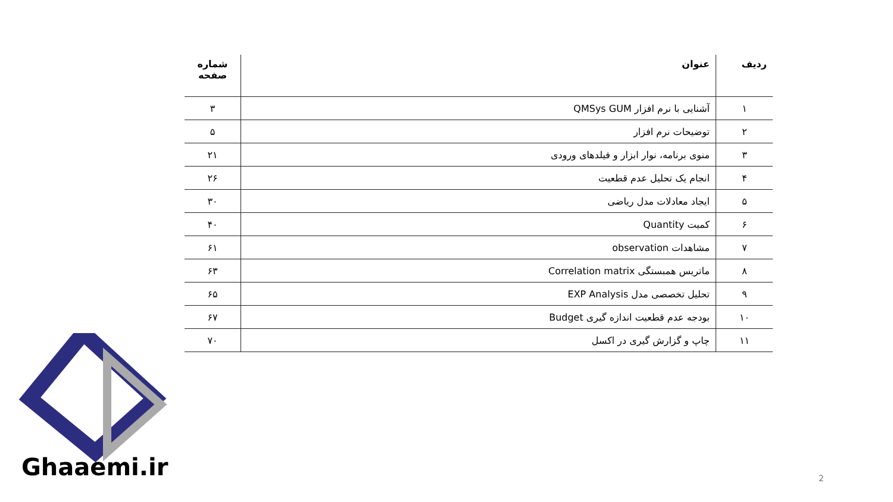| ردیف | عنوان | شماره صفحه |
| --- | --- | --- |
| ۱ | آشنایی با نرم افزار QMSys GUM | ۳ |
| ۲ | توضیحات نرم افزار | ۵ |
| ۳ | منوی برنامه، نوار ابزار و فیلدهای ورودی | ۲۱ |
| ۴ | انجام یک تحلیل عدم قطعیت | ۲۶ |
| ۵ | ایجاد معادلات مدل ریاضی | ۳۰ |
| ۶ | کمیت Quantity | ۴۰ |
| ۷ | مشاهدات observation | ۶۱ |
| ۸ | ماتریس همبستگی Correlation matrix | ۶۳ |
| ۹ | تحلیل تخصصی مدل EXP Analysis | ۶۵ |
| ۱۰ | بودجه عدم قطعیت اندازه گیری Budget | ۶۷ |
| ۱۱ | چاپ و گزارش گیری در اکسل | ۷۰ |
Ghaaemi.ir 2